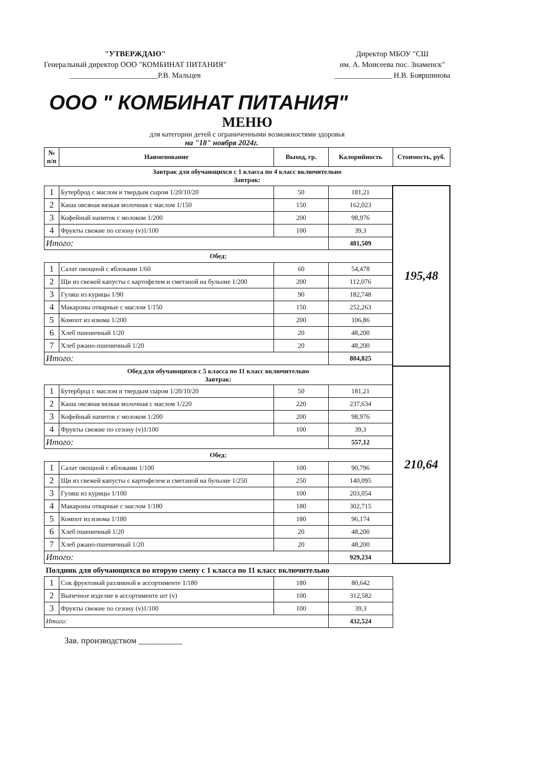"УТВЕРЖДАЮ"
Генеральный директор ООО "КОМБИНАТ ПИТАНИЯ"
_______________________Р.В. Мальцев
Директор МБОУ "СШ
им. А. Моисеева пос. Знаменск"
_______________ Н.В. Бояршинова
ООО " КОМБИНАТ ПИТАНИЯ"
МЕНЮ
для категории детей с ограниченными возможностями здоровья
на "18" ноября 2024г.
| № п/п | Наименование | Выход, гр. | Калорийность | Стоимость, руб. |
| --- | --- | --- | --- | --- |
| Завтрак для обучающихся с 1 класса по 4 класс включительно Завтрак: | | | | |
| 1 | Бутерброд с маслом и твердым сыром 1/20/10/20 | 50 | 181,21 | 195,48 |
| 2 | Каша овсяная вязкая молочная с маслом 1/150 | 150 | 162,023 | |
| 3 | Кофейный напиток с молоком 1/200 | 200 | 98,976 | |
| 4 | Фрукты свежие по сезону (v)1/100 | 100 | 39,3 | |
| Итого: | | | 481,509 | |
| Обед: | | | | |
| 1 | Салат овощной с яблоками 1/60 | 60 | 54,478 | |
| 2 | Щи из свежей капусты с картофелем и сметаной на бульоне 1/200 | 200 | 112,076 | |
| 3 | Гуляш из курицы 1/90 | 90 | 182,748 | |
| 4 | Макароны отварные с маслом 1/150 | 150 | 252,263 | |
| 5 | Компот из изюма 1/200 | 200 | 106,86 | |
| 6 | Хлеб пшеничный 1/20 | 20 | 48,200 | |
| 7 | Хлеб ржано-пшеничный 1/20 | 20 | 48,200 | |
| Итого: | | | 804,825 | |
| Обед для обучающихся с 5 класса по 11 класс включительно Завтрак: | | | | 210,64 |
| 1 | Бутерброд с маслом и твердым сыром 1/20/10/20 | 50 | 181,21 | |
| 2 | Каша овсяная вязкая молочная с маслом 1/220 | 220 | 237,634 | |
| 3 | Кофейный напиток с молоком 1/200 | 200 | 98,976 | |
| 4 | Фрукты свежие по сезону (v)1/100 | 100 | 39,3 | |
| Итого: | | | 557,12 | |
| Обед: | | | | |
| 1 | Салат овощной с яблоками 1/100 | 100 | 90,796 | |
| 2 | Щи из свежей капусты с картофелем и сметаной на бульоне 1/250 | 250 | 140,095 | |
| 3 | Гуляш из курицы 1/100 | 100 | 203,054 | |
| 4 | Макароны отварные с маслом 1/180 | 180 | 302,715 | |
| 5 | Компот из изюма 1/180 | 180 | 96,174 | |
| 6 | Хлеб пшеничный 1/20 | 20 | 48,200 | |
| 7 | Хлеб ржано-пшеничный 1/20 | 20 | 48,200 | |
| Итого: | | | 929,234 | |
| Полдник для обучающихся во вторую смену с 1 класса по 11 класс включительно | | | | |
| 1 | Сок фруктовый разливной в ассортименте 1/180 | 180 | 80,642 | |
| 2 | Выпечное изделие в ассортименте шт (v) | 100 | 312,582 | |
| 3 | Фрукты свежие по сезону (v)1/100 | 100 | 39,3 | |
| Итого: | | | 432,524 | |
Зав. производством __________